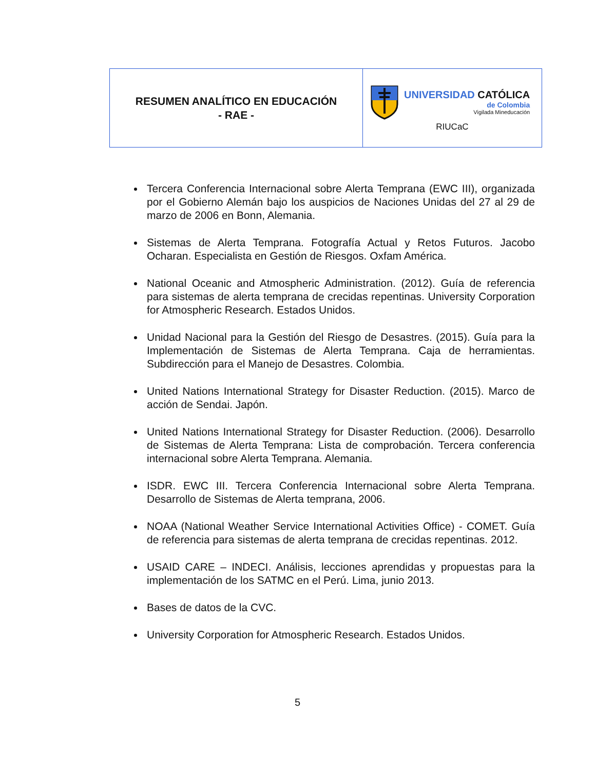| RESUMEN ANALÍTICO EN EDUCACIÓN - RAE - | UNIVERSIDAD CATÓLICA de Colombia Vigilada Mineducación RIUCaC |
Tercera Conferencia Internacional sobre Alerta Temprana (EWC III), organizada por el Gobierno Alemán bajo los auspicios de Naciones Unidas del 27 al 29 de marzo de 2006 en Bonn, Alemania.
Sistemas de Alerta Temprana. Fotografía Actual y Retos Futuros. Jacobo Ocharan. Especialista en Gestión de Riesgos. Oxfam América.
National Oceanic and Atmospheric Administration. (2012). Guía de referencia para sistemas de alerta temprana de crecidas repentinas. University Corporation for Atmospheric Research. Estados Unidos.
Unidad Nacional para la Gestión del Riesgo de Desastres. (2015). Guía para la Implementación de Sistemas de Alerta Temprana. Caja de herramientas. Subdirección para el Manejo de Desastres. Colombia.
United Nations International Strategy for Disaster Reduction. (2015). Marco de acción de Sendai. Japón.
United Nations International Strategy for Disaster Reduction. (2006). Desarrollo de Sistemas de Alerta Temprana: Lista de comprobación. Tercera conferencia internacional sobre Alerta Temprana. Alemania.
ISDR. EWC III. Tercera Conferencia Internacional sobre Alerta Temprana. Desarrollo de Sistemas de Alerta temprana, 2006.
NOAA (National Weather Service International Activities Office) - COMET. Guía de referencia para sistemas de alerta temprana de crecidas repentinas. 2012.
USAID CARE – INDECI. Análisis, lecciones aprendidas y propuestas para la implementación de los SATMC en el Perú. Lima, junio 2013.
Bases de datos de la CVC.
University Corporation for Atmospheric Research. Estados Unidos.
5